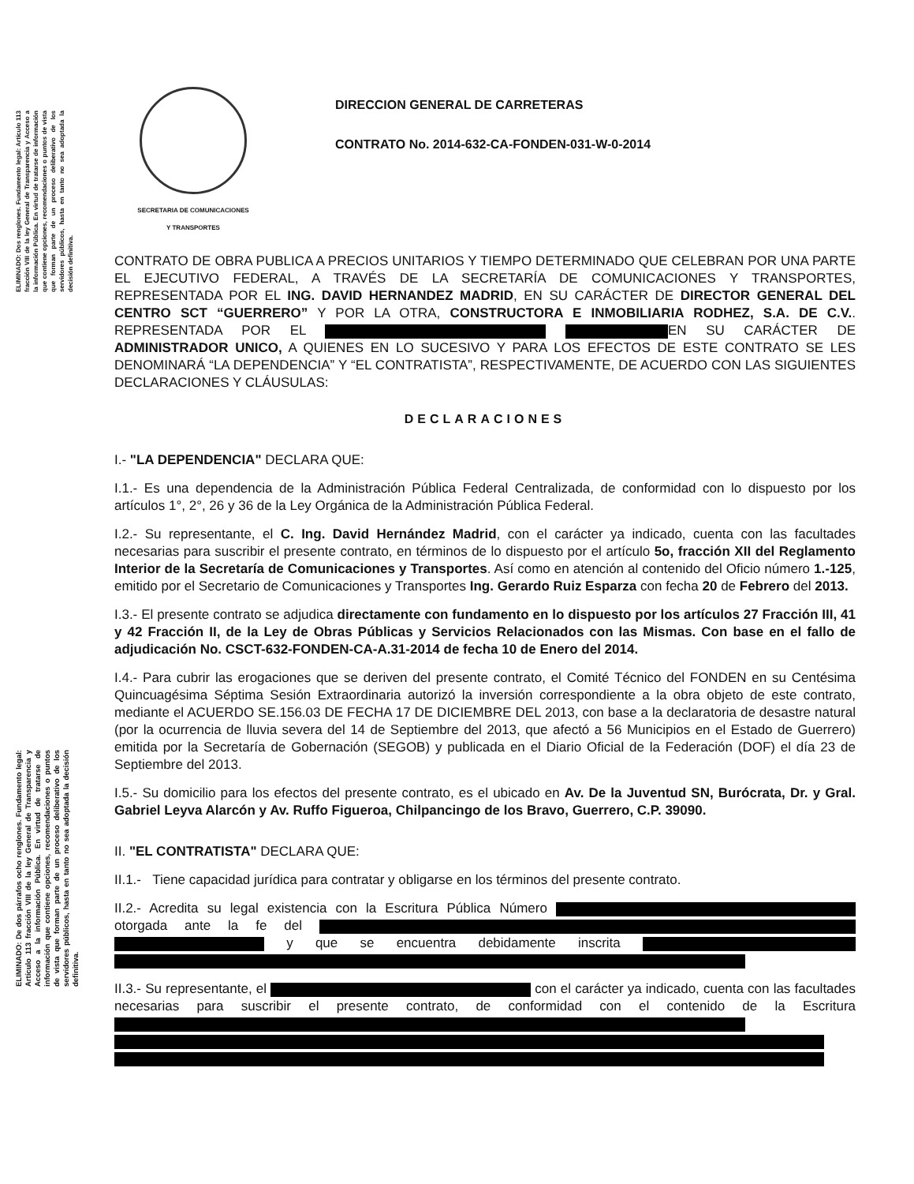ELIMINADO: Dos renglones. Fundamento legal: Artículo 113 fracción VIII de la ley General de Transparencia y Acceso a la información Pública. En virtud de tratarse de información que contiene opciones, recomendaciones o puntos de vista que forman parte de un proceso deliberativo de los servidores públicos, hasta en tanto no sea adoptada la decisión definitiva.
ELIMINADO: De dos párrafos ocho renglones. Fundamento legal: Artículo 113 fracción VIII de la ley General de Transparencia y Acceso a la información Pública. En virtud de tratarse de información que contiene opciones, recomendaciones o puntos de vista que forman parte de un proceso deliberativo de los servidores públicos, hasta en tanto no sea adoptada la decisión definitiva.
SECRETARIA DE COMUNICACIONES
Y TRANSPORTES
DIRECCION GENERAL DE CARRETERAS
CONTRATO No. 2014-632-CA-FONDEN-031-W-0-2014
CONTRATO DE OBRA PUBLICA A PRECIOS UNITARIOS Y TIEMPO DETERMINADO QUE CELEBRAN POR UNA PARTE EL EJECUTIVO FEDERAL, A TRAVÉS DE LA SECRETARÍA DE COMUNICACIONES Y TRANSPORTES, REPRESENTADA POR EL ING. DAVID HERNANDEZ MADRID, EN SU CARÁCTER DE DIRECTOR GENERAL DEL CENTRO SCT “GUERRERO” Y POR LA OTRA, CONSTRUCTORA E INMOBILIARIA RODHEZ, S.A. DE C.V.. REPRESENTADA POR EL EN SU CARÁCTER DE ADMINISTRADOR UNICO, A QUIENES EN LO SUCESIVO Y PARA LOS EFECTOS DE ESTE CONTRATO SE LES DENOMINARÁ “LA DEPENDENCIA” Y “EL CONTRATISTA”, RESPECTIVAMENTE, DE ACUERDO CON LAS SIGUIENTES DECLARACIONES Y CLÁUSULAS:
DECLARACIONES
I.- "LA DEPENDENCIA" DECLARA QUE:
I.1.- Es una dependencia de la Administración Pública Federal Centralizada, de conformidad con lo dispuesto por los artículos 1°, 2°, 26 y 36 de la Ley Orgánica de la Administración Pública Federal.
I.2.- Su representante, el C. Ing. David Hernández Madrid, con el carácter ya indicado, cuenta con las facultades necesarias para suscribir el presente contrato, en términos de lo dispuesto por el artículo 5o, fracción XII del Reglamento Interior de la Secretaría de Comunicaciones y Transportes. Así como en atención al contenido del Oficio número 1.-125, emitido por el Secretario de Comunicaciones y Transportes Ing. Gerardo Ruiz Esparza con fecha 20 de Febrero del 2013.
I.3.- El presente contrato se adjudica directamente con fundamento en lo dispuesto por los artículos 27 Fracción III, 41 y 42 Fracción II, de la Ley de Obras Públicas y Servicios Relacionados con las Mismas. Con base en el fallo de adjudicación No. CSCT-632-FONDEN-CA-A.31-2014 de fecha 10 de Enero del 2014.
I.4.- Para cubrir las erogaciones que se deriven del presente contrato, el Comité Técnico del FONDEN en su Centésima Quincuagésima Séptima Sesión Extraordinaria autorizó la inversión correspondiente a la obra objeto de este contrato, mediante el ACUERDO SE.156.03 DE FECHA 17 DE DICIEMBRE DEL 2013, con base a la declaratoria de desastre natural (por la ocurrencia de lluvia severa del 14 de Septiembre del 2013, que afectó a 56 Municipios en el Estado de Guerrero) emitida por la Secretaría de Gobernación (SEGOB) y publicada en el Diario Oficial de la Federación (DOF) el día 23 de Septiembre del 2013.
I.5.- Su domicilio para los efectos del presente contrato, es el ubicado en Av. De la Juventud SN, Burócrata, Dr. y Gral. Gabriel Leyva Alarcón y Av. Ruffo Figueroa, Chilpancingo de los Bravo, Guerrero, C.P. 39090.
II. "EL CONTRATISTA" DECLARA QUE:
II.1.- Tiene capacidad jurídica para contratar y obligarse en los términos del presente contrato.
II.2.- Acredita su legal existencia con la Escritura Pública Número otorgada ante la fe del y que se encuentra debidamente inscrita
II.3.- Su representante, el con el carácter ya indicado, cuenta con las facultades necesarias para suscribir el presente contrato, de conformidad con el contenido de la Escritura